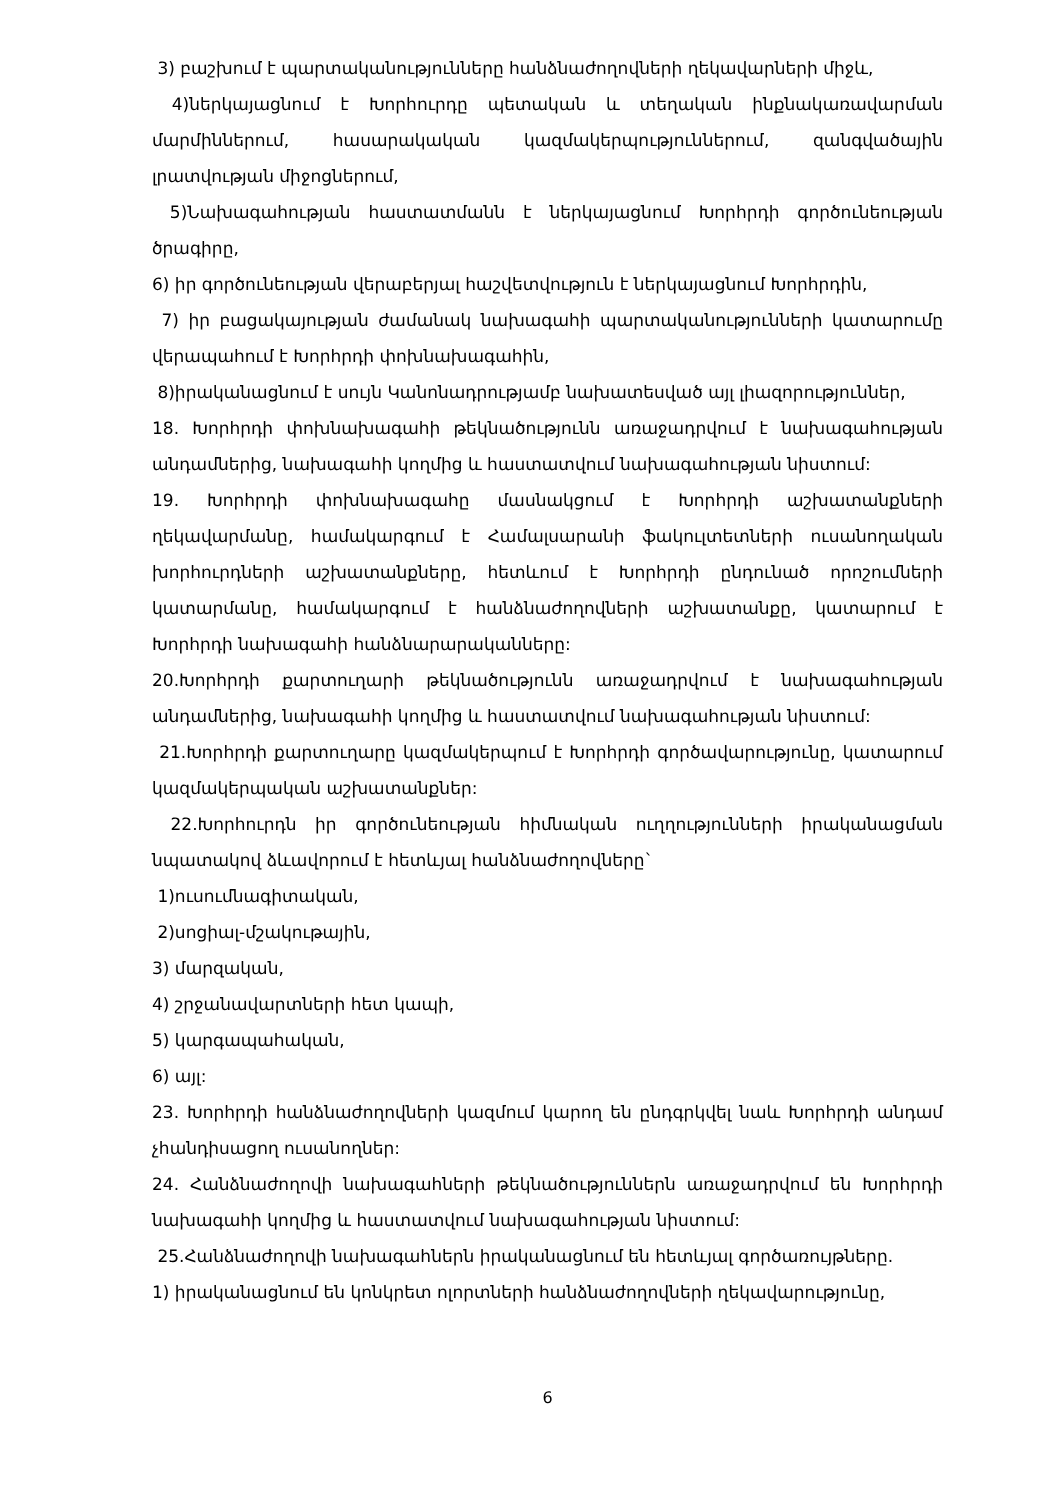3) բաշխում է պարտականությունները հանձնաժողովների ղեկավարների միջև,
4)ներկայացնում է Խորհուրդը պետական և տեղական ինքնակառավարման մարմիններում, հասարակական կազմակերպություններում, զանգվածային լրատվության միջոցներում,
5)Նախագահության հաստատմանն է ներկայացնում Խորհրդի գործունեության ծրագիրը,
6) իր գործունեության վերաբերյալ հաշվետվություն է ներկայացնում Խորհրդին,
7) իր բացակայության ժամանակ նախագահի պարտականությունների կատարումը վերապահում է Խորհրդի փոխնախագահին,
8)իրականացնում է սույն Կանոնադրությամբ նախատեսված այլ լիազորություններ,
18. Խորհրդի փոխնախագահի թեկնածությունն առաջադրվում է նախագահության անդամներից, նախագահի կողմից և հաստատվում նախագահության նիստում:
19. Խորհրդի փոխնախագահը մասնակցում է Խորհրդի աշխատանքների ղեկավարմանը, համակարգում է Համալսարանի ֆակուլտետների ուսանողական խորհուրդների աշխատանքները, հետևում է Խորհրդի ընդունած որոշումների կատարմանը, համակարգում է հանձնաժողովների աշխատանքը, կատարում է Խորհրդի նախագահի հանձնարարականները:
20.Խորհրդի քարտուղարի թեկնածությունն առաջադրվում է նախագահության անդամներից, նախագահի կողմից և հաստատվում նախագահության նիստում:
21.Խորհրդի քարտուղարը կազմակերպում է Խորհրդի գործավարությունը, կատարում կազմակերպական աշխատանքներ:
22.Խորհուրդն իր գործունեության հիմնական ուղղությունների իրականացման նպատակով ձևավորում է հետևյալ հանձնաժողովները`
1)ուսումնագիտական,
2)սոցիալ-մշակութային,
3) մարզական,
4) շրջանավարտների հետ կապի,
5) կարգապահական,
6) այլ:
23. Խորհրդի հանձնաժողովների կազմում կարող են ընդգրկվել նաև Խորհրդի անդամ չհանդիսացող ուսանողներ:
24. Հանձնաժողովի նախագահների թեկնածություններն առաջադրվում են Խորհրդի նախագահի կողմից և հաստատվում նախագահության նիստում:
25.Հանձնաժողովի նախագահներն իրականացնում են հետևյալ գործառույթները.
1) իրականացնում են կոնկրետ ոլորտների հանձնաժողովների ղեկավարությունը,
6